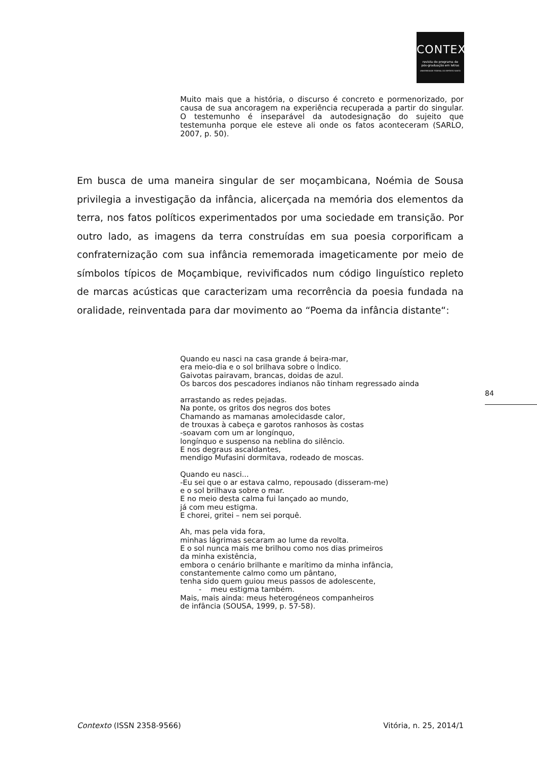CONTEXTO
revista do programa de
pós-graduação em letras
UNIVERSIDADE FEDERAL DO ESPÍRITO SANTO
Muito mais que a história, o discurso é concreto e pormenorizado, por causa de sua ancoragem na experiência recuperada a partir do singular. O testemunho é inseparável da autodesignação do sujeito que testemunha porque ele esteve ali onde os fatos aconteceram (SARLO, 2007, p. 50).
Em busca de uma maneira singular de ser moçambicana, Noémia de Sousa privilegia a investigação da infância, alicerçada na memória dos elementos da terra, nos fatos políticos experimentados por uma sociedade em transição. Por outro lado, as imagens da terra construídas em sua poesia corporificam a confraternização com sua infância rememorada imageticamente por meio de símbolos típicos de Moçambique, revivificados num código linguístico repleto de marcas acústicas que caracterizam uma recorrência da poesia fundada na oralidade, reinventada para dar movimento ao “Poema da infância distante“:
Quando eu nasci na casa grande á beira-mar,
era meio-dia e o sol brilhava sobre o Índico.
Gaivotas pairavam, brancas, doidas de azul.
Os barcos dos pescadores indianos não tinham regressado ainda
arrastando as redes pejadas.
Na ponte, os gritos dos negros dos botes
Chamando as mamanas amolecidasde calor,
de trouxas à cabeça e garotos ranhosos às costas
-soavam com um ar longínquo,
longínquo e suspenso na neblina do silêncio.
E nos degraus ascaldantes,
mendigo Mufasini dormitava, rodeado de moscas.
Quando eu nasci...
-Eu sei que o ar estava calmo, repousado (disseram-me)
e o sol brilhava sobre o mar.
E no meio desta calma fui lançado ao mundo,
já com meu estigma.
E chorei, gritei – nem sei porquê.
Ah, mas pela vida fora,
minhas lágrimas secaram ao lume da revolta.
E o sol nunca mais me brilhou como nos dias primeiros
da minha existência,
embora o cenário brilhante e marítimo da minha infância,
constantemente calmo como um pântano,
tenha sido quem guiou meus passos de adolescente,
- meu estigma também.
Mais, mais ainda: meus heterogéneos companheiros
de infância (SOUSA, 1999, p. 57-58).
84
Contexto (ISSN 2358-9566) Vitória, n. 25, 2014/1